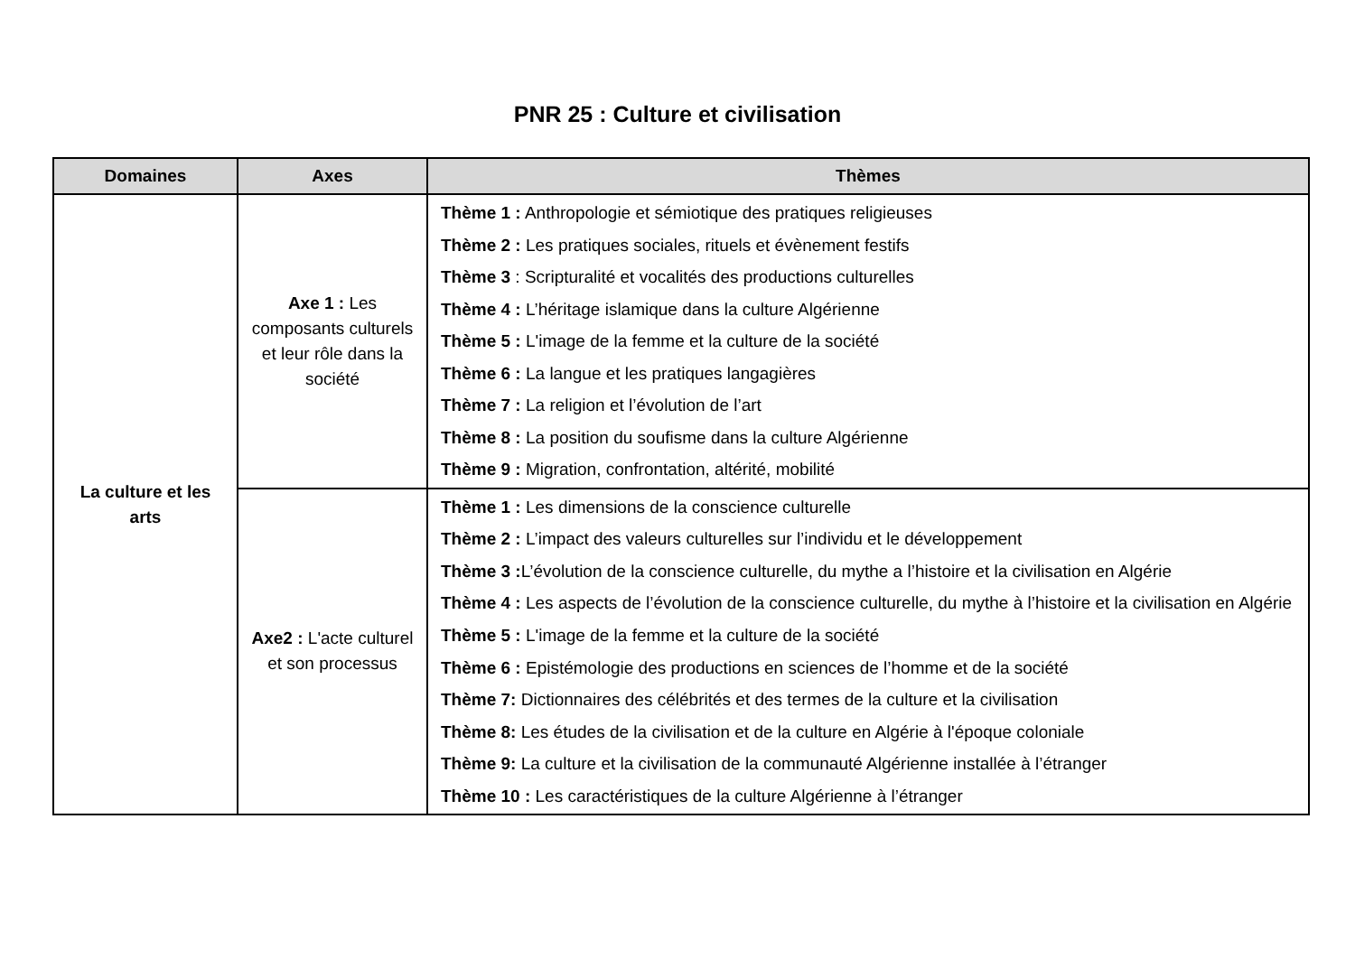PNR 25 : Culture et civilisation
| Domaines | Axes | Thèmes |
| --- | --- | --- |
| La culture et les arts | Axe 1 : Les composants culturels et leur rôle dans la société | Thème 1 : Anthropologie et sémiotique des pratiques religieuses Thème 2 : Les pratiques sociales, rituels et évènement festifs Thème 3 : Scripturalité et vocalités des productions culturelles Thème 4 : L’héritage islamique dans la culture Algérienne Thème 5 : L'image de la femme et la culture de la société Thème 6 : La langue et les pratiques langagières Thème 7 : La religion et l’évolution de l’art Thème 8 : La position du soufisme dans la culture Algérienne Thème 9 : Migration, confrontation, altérité, mobilité |
| | Axe2 : L'acte culturel et son processus | Thème 1 : Les dimensions de la conscience culturelle Thème 2 : L’impact des valeurs culturelles sur l’individu et le développement Thème 3 : L’évolution de la conscience culturelle, du mythe a l’histoire et la civilisation en Algérie Thème 4 : Les aspects de l’évolution de la conscience culturelle, du mythe à l’histoire et la civilisation en Algérie Thème 5 : L'image de la femme et la culture de la société Thème 6 : Epistémologie des productions en sciences de l’homme et de la société Thème 7: Dictionnaires des célébrités et des termes de la culture et la civilisation Thème 8: Les études de la civilisation et de la culture en Algérie à l'époque coloniale Thème 9: La culture et la civilisation de la communauté Algérienne installée à l’étranger Thème 10 : Les caractéristiques de la culture Algérienne à l’étranger |